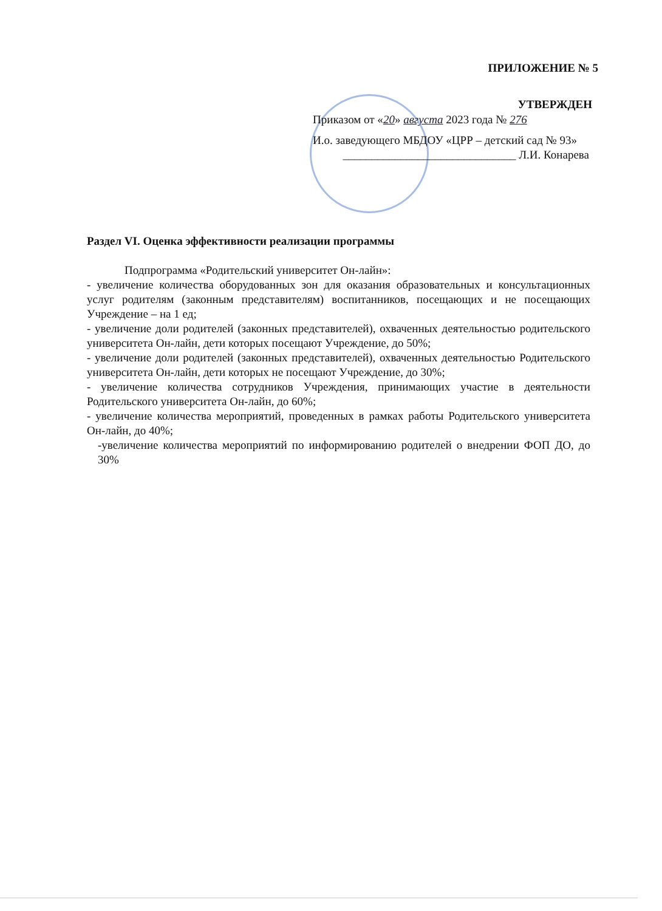ПРИЛОЖЕНИЕ № 5
УТВЕРЖДЕН
Приказом от «20» августа 2023 года № 276
И.о. заведующего МБДОУ «ЦРР – детский сад № 93»
______________________________ Л.И. Конарева
Раздел VI. Оценка эффективности реализации программы
Подпрограмма «Родительский университет Он-лайн»:
- увеличение количества оборудованных зон для оказания образовательных и консультационных услуг родителям (законным представителям) воспитанников, посещающих и не посещающих Учреждение – на 1 ед;
- увеличение доли родителей (законных представителей), охваченных деятельностью родительского университета Он-лайн, дети которых посещают Учреждение, до 50%;
- увеличение доли родителей (законных представителей), охваченных деятельностью Родительского университета Он-лайн, дети которых не посещают Учреждение, до 30%;
- увеличение количества сотрудников Учреждения, принимающих участие в деятельности Родительского университета Он-лайн, до 60%;
- увеличение количества мероприятий, проведенных в рамках работы Родительского университета Он-лайн, до 40%;
-увеличение количества мероприятий по информированию родителей о внедрении ФОП ДО, до 30%